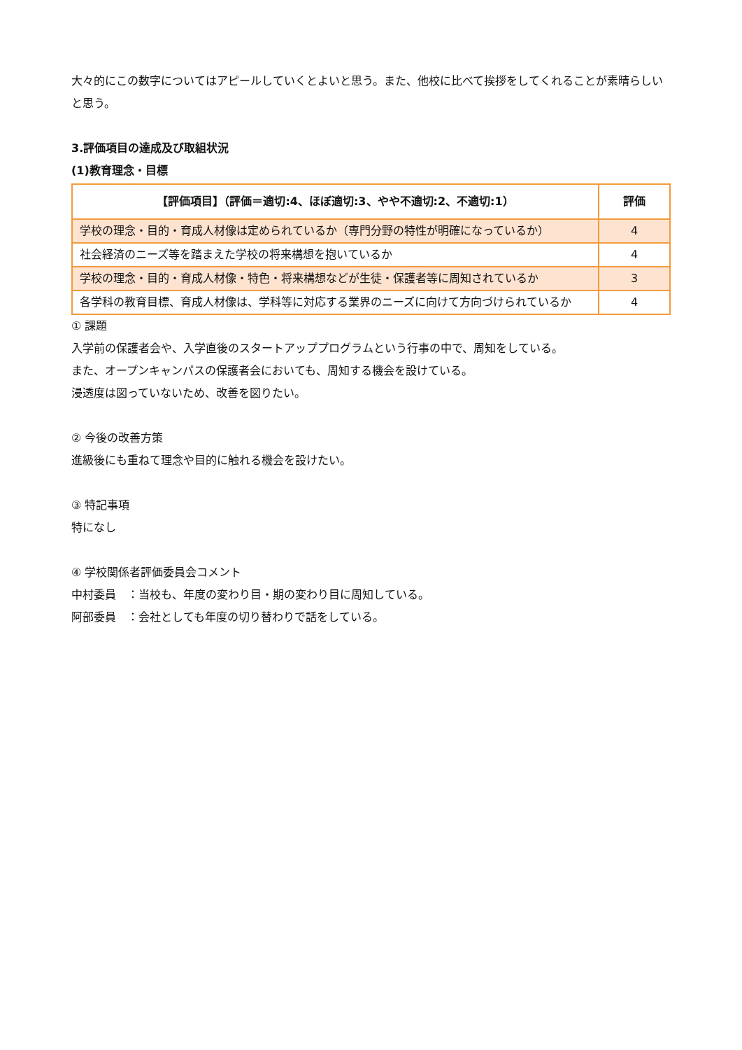大々的にこの数字についてはアピールしていくとよいと思う。また、他校に比べて挨拶をしてくれることが素晴らしいと思う。
3.評価項目の達成及び取組状況
(1)教育理念・目標
| 【評価項目】（評価＝適切:4、ほぼ適切:3、やや不適切:2、不適切:1） | 評価 |
| --- | --- |
| 学校の理念・目的・育成人材像は定められているか（専門分野の特性が明確になっているか） | 4 |
| 社会経済のニーズ等を踏まえた学校の将来構想を抱いているか | 4 |
| 学校の理念・目的・育成人材像・特色・将来構想などが生徒・保護者等に周知されているか | 3 |
| 各学科の教育目標、育成人材像は、学科等に対応する業界のニーズに向けて方向づけられているか | 4 |
① 課題
入学前の保護者会や、入学直後のスタートアッププログラムという行事の中で、周知をしている。
また、オープンキャンパスの保護者会においても、周知する機会を設けている。
浸透度は図っていないため、改善を図りたい。
② 今後の改善方策
進級後にも重ねて理念や目的に触れる機会を設けたい。
③ 特記事項
特になし
④ 学校関係者評価委員会コメント
中村委員　：当校も、年度の変わり目・期の変わり目に周知している。
阿部委員　：会社としても年度の切り替わりで話をしている。